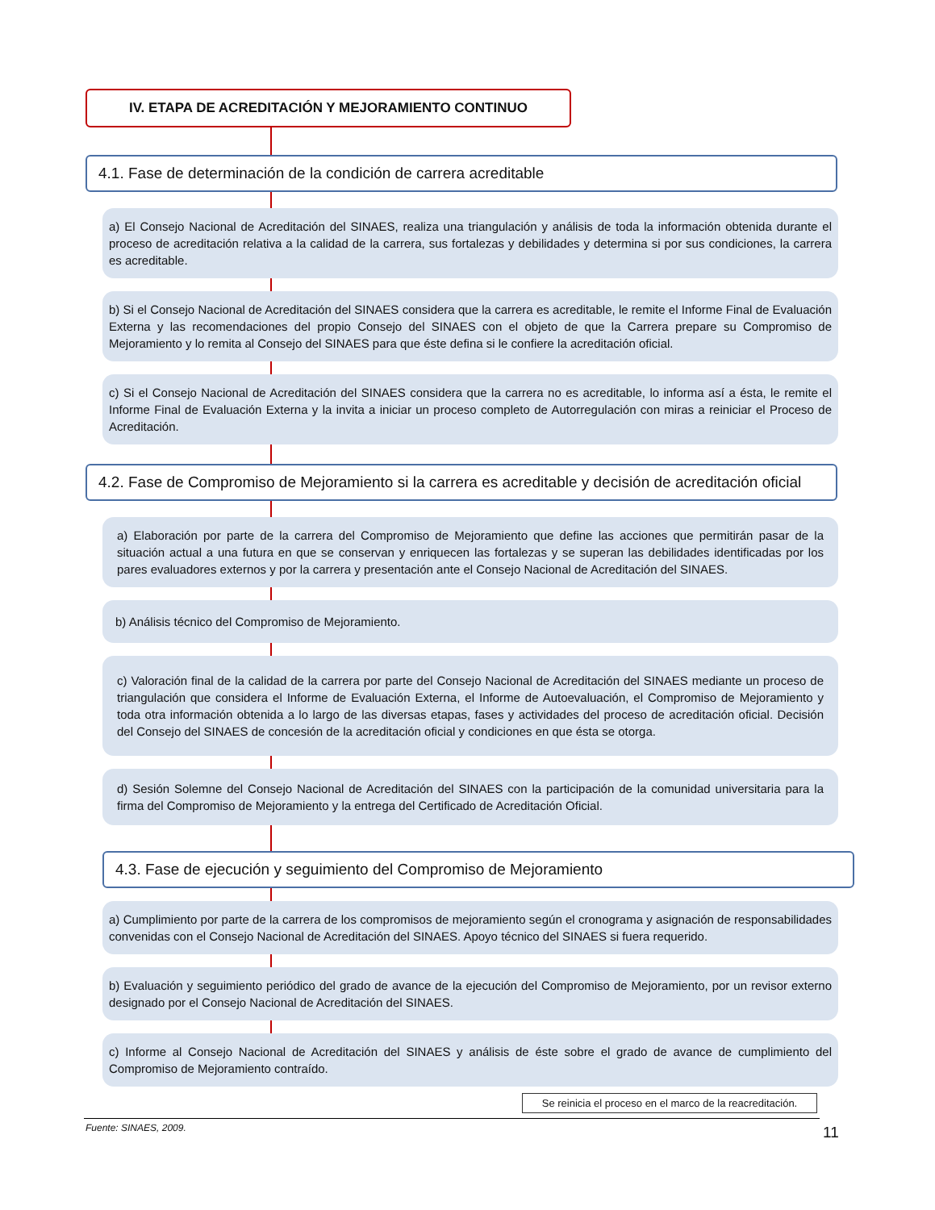IV. ETAPA DE ACREDITACIÓN Y MEJORAMIENTO CONTINUO
4.1. Fase de determinación de la condición de carrera acreditable
a) El Consejo Nacional de Acreditación del SINAES, realiza una triangulación y análisis de toda la información obtenida durante el proceso de acreditación relativa a la calidad de la carrera, sus fortalezas y debilidades y determina si por sus condiciones, la carrera es acreditable.
b) Si el Consejo Nacional de Acreditación del SINAES considera que la carrera es acreditable, le remite el Informe Final de Evaluación Externa y las recomendaciones del propio Consejo del SINAES con el objeto de que la Carrera prepare su Compromiso de Mejoramiento y lo remita al Consejo del SINAES para que éste defina si le confiere la acreditación oficial.
c) Si el Consejo Nacional de Acreditación del SINAES considera que la carrera no es acreditable, lo informa así a ésta, le remite el Informe Final de Evaluación Externa y la invita a iniciar un proceso completo de Autorregulación con miras a reiniciar el Proceso de Acreditación.
4.2. Fase de Compromiso de Mejoramiento si la carrera es acreditable y decisión de acreditación oficial
a) Elaboración por parte de la carrera del Compromiso de Mejoramiento que define las acciones que permitirán pasar de la situación actual a una futura en que se conservan y enriquecen las fortalezas y se superan las debilidades identificadas por los pares evaluadores externos y por la carrera y presentación ante el Consejo Nacional de Acreditación del SINAES.
b) Análisis técnico del Compromiso de Mejoramiento.
c) Valoración final de la calidad de la carrera por parte del Consejo Nacional de Acreditación del SINAES mediante un proceso de triangulación que considera el Informe de Evaluación Externa, el Informe de Autoevaluación, el Compromiso de Mejoramiento y toda otra información obtenida a lo largo de las diversas etapas, fases y actividades del proceso de acreditación oficial. Decisión del Consejo del SINAES de concesión de la acreditación oficial y condiciones en que ésta se otorga.
d) Sesión Solemne del Consejo Nacional de Acreditación del SINAES con la participación de la comunidad universitaria para la firma del Compromiso de Mejoramiento y la entrega del Certificado de Acreditación Oficial.
4.3. Fase de ejecución y seguimiento del Compromiso de Mejoramiento
a) Cumplimiento por parte de la carrera de los compromisos de mejoramiento según el cronograma y asignación de responsabilidades convenidas con el Consejo Nacional de Acreditación del SINAES. Apoyo técnico del SINAES si fuera requerido.
b) Evaluación y seguimiento periódico del grado de avance de la ejecución del Compromiso de Mejoramiento, por un revisor externo designado por el Consejo Nacional de Acreditación del SINAES.
c) Informe al Consejo Nacional de Acreditación del SINAES y análisis de éste sobre el grado de avance de cumplimiento del Compromiso de Mejoramiento contraído.
Se reinicia el proceso en el marco de la reacreditación.
Fuente: SINAES, 2009.
11